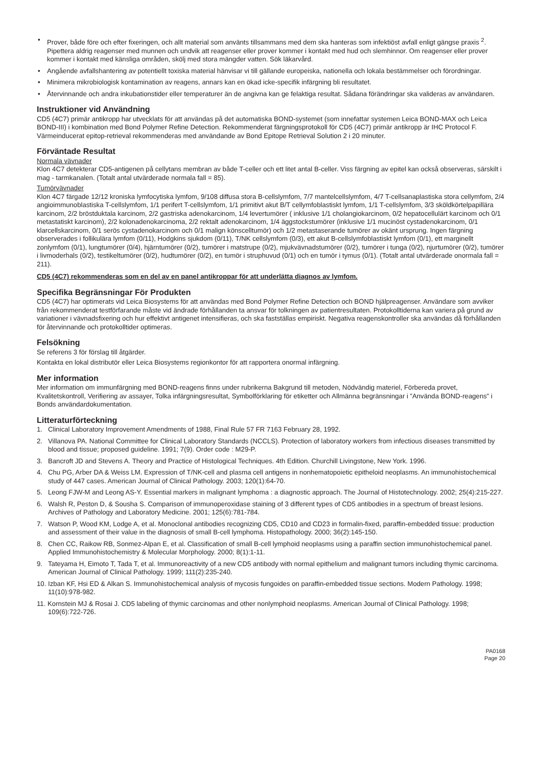• Prover, både före och efter fixeringen, och allt material som använts tillsammans med dem ska hanteras som infektiöst avfall enligt gängse praxis <sup>2</sup>. Pipettera aldrig reagenser med munnen och undvik att reagenser eller prover kommer i kontakt med hud och slemhinnor. Om reagenser eller prover kommer i kontakt med känsliga områden, skölj med stora mängder vatten. Sök läkarvård.
• Angående avfallshantering av potentiellt toxiska material hänvisar vi till gällande europeiska, nationella och lokala bestämmelser och förordningar.
• Minimera mikrobiologisk kontamination av reagens, annars kan en ökad icke-specifik infärgning bli resultatet.
• Återvinnande och andra inkubationstider eller temperaturer än de angivna kan ge felaktiga resultat. Sådana förändringar ska valideras av användaren.
Instruktioner vid Användning
CD5 (4C7) primär antikropp har utvecklats för att användas på det automatiska BOND-systemet (som innefattar systemen Leica BOND-MAX och Leica BOND-III) i kombination med Bond Polymer Refine Detection. Rekommenderat färgningsprotokoll för CD5 (4C7) primär antikropp är IHC Protocol F. Värmeinducerat epitop-retrieval rekommenderas med användande av Bond Epitope Retrieval Solution 2 i 20 minuter.
Förväntade Resultat
Normala vävnader
Klon 4C7 detekterar CD5-antigenen på cellytans membran av både T-celler och ett litet antal B-celler. Viss färgning av epitel kan också observeras, särskilt i mag - tarmkanalen. (Totalt antal utvärderade normala fall = 85).
Tumörvävnader
Klon 4C7 färgade 12/12 kroniska lymfocytiska lymfom, 9/108 diffusa stora B-cellslymfom, 7/7 mantelcellslymfom, 4/7 T-cellsanaplastiska stora cellymfom, 2/4 angioimmunoblastiska T-cellslymfom, 1/1 perifert T-cellslymfom, 1/1 primitivt akut B/T cellymfoblastiskt lymfom, 1/1 T-cellslymfom, 3/3 sköldkörtelpapillära karcinom, 2/2 bröstduktala karcinom, 2/2 gastriska adenokarcinom, 1/4 levertumörer ( inklusive 1/1 cholangiokarcinom, 0/2 hepatocellulärt karcinom och 0/1 metastatiskt karcinom), 2/2 kolonadenokarcinoma, 2/2 rektalt adenokarcinom, 1/4 äggstockstumörer (inklusive 1/1 mucinöst cystadenokarcinom, 0/1 klarcellskarcinom, 0/1 serös cystadenokarcinom och 0/1 malign könscelltumör) och 1/2 metastaserande tumörer av okänt ursprung. Ingen färgning observerades i follikulära lymfom (0/11), Hodgkins sjukdom (0/11), T/NK cellslymfom (0/3), ett akut B-cellslymfoblastiskt lymfom (0/1), ett marginellt zonlymfom (0/1), lungtumörer (0/4), hjärntumörer (0/2), tumörer i matstrupe (0/2), mjukvävnadstumörer (0/2), tumörer i tunga (0/2), njurtumörer (0/2), tumörer i livmoderhals (0/2), testikeltumörer (0/2), hudtumörer (0/2), en tumör i struphuvud (0/1) och en tumör i tymus (0/1). (Totalt antal utvärderade onormala fall = 211).
CD5 (4C7) rekommenderas som en del av en panel antikroppar för att underlätta diagnos av lymfom.
Specifika Begränsningar För Produkten
CD5 (4C7) har optimerats vid Leica Biosystems för att användas med Bond Polymer Refine Detection och BOND hjälpreagenser. Användare som avviker från rekommenderat testförfarande måste vid ändrade förhållanden ta ansvar för tolkningen av patientresultaten. Protokolltiderna kan variera på grund av variationer i vävnadsfixering och hur effektivt antigenet intensifieras, och ska fastställas empiriskt. Negativa reagenskontroller ska användas då förhållanden för återvinnande och protokolltider optimeras.
Felsökning
Se referens 3 för förslag till åtgärder.
Kontakta en lokal distributör eller Leica Biosystems regionkontor för att rapportera onormal infärgning.
Mer information
Mer information om immunfärgning med BOND-reagens finns under rubrikerna Bakgrund till metoden, Nödvändig materiel, Förbereda provet, Kvalitetskontroll, Verifiering av assayer, Tolka infärgningsresultat, Symbolförklaring för etiketter och Allmänna begränsningar i ”Använda BOND-reagens” i Bonds användardokumentation.
Litteraturförteckning
1. Clinical Laboratory Improvement Amendments of 1988, Final Rule 57 FR 7163 February 28, 1992.
2. Villanova PA. National Committee for Clinical Laboratory Standards (NCCLS). Protection of laboratory workers from infectious diseases transmitted by blood and tissue; proposed guideline. 1991; 7(9). Order code : M29-P.
3. Bancroft JD and Stevens A. Theory and Practice of Histological Techniques. 4th Edition. Churchill Livingstone, New York. 1996.
4. Chu PG, Arber DA & Weiss LM. Expression of T/NK-cell and plasma cell antigens in nonhematopoietic epitheloid neoplasms. An immunohistochemical study of 447 cases. American Journal of Clinical Pathology. 2003; 120(1):64-70.
5. Leong FJW-M and Leong AS-Y. Essential markers in malignant lymphoma : a diagnostic approach. The Journal of Histotechnology. 2002; 25(4):215-227.
6. Walsh R, Peston D, & Sousha S. Comparison of immunoperoxidase staining of 3 different types of CD5 antibodies in a spectrum of breast lesions. Archives of Pathology and Laboratory Medicine. 2001; 125(6):781-784.
7. Watson P, Wood KM, Lodge A, et al. Monoclonal antibodies recognizing CD5, CD10 and CD23 in formalin-fixed, paraffin-embedded tissue: production and assessment of their value in the diagnosis of small B-cell lymphoma. Histopathology. 2000; 36(2):145-150.
8. Chen CC, Raikow RB, Sonmez-Alpan E, et al. Classification of small B-cell lymphoid neoplasms using a paraffin section immunohistochemical panel. Applied Immunohistochemistry & Molecular Morphology. 2000; 8(1):1-11.
9. Tateyama H, Eimoto T, Tada T, et al. Immunoreactivity of a new CD5 antibody with normal epithelium and malignant tumors including thymic carcinoma. American Journal of Clinical Pathology. 1999; 111(2):235-240.
10. Izban KF, Hsi ED & Alkan S. Immunohistochemical analysis of mycosis fungoides on paraffin-embedded tissue sections. Modern Pathology. 1998; 11(10):978-982.
11. Kornstein MJ & Rosai J. CD5 labeling of thymic carcinomas and other nonlymphoid neoplasms. American Journal of Clinical Pathology. 1998; 109(6):722-726.
PA0168
Page 20